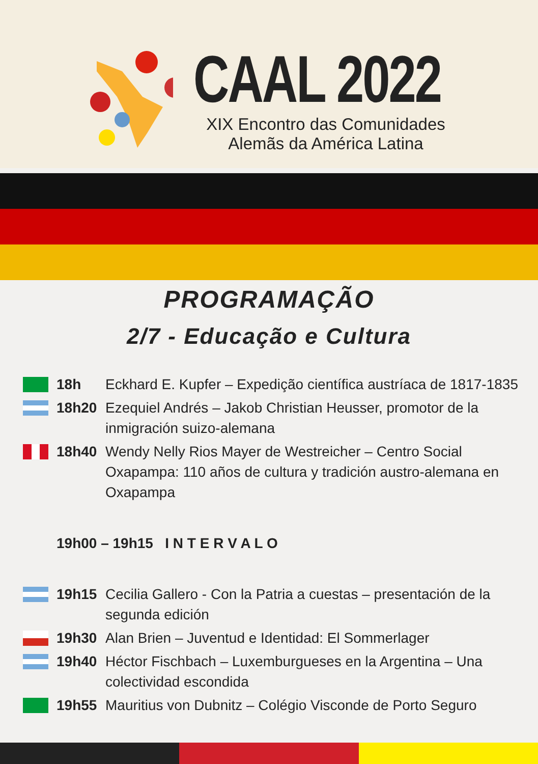CAAL 2022
XIX Encontro das Comunidades Alemãs da América Latina
PROGRAMAÇÃO
2/7 - Educação e Cultura
18h Eckhard E. Kupfer – Expedição científica austríaca de 1817-1835
18h20 Ezequiel Andrés – Jakob Christian Heusser, promotor de la inmigración suizo-alemana
18h40 Wendy Nelly Rios Mayer de Westreicher – Centro Social Oxapampa: 110 años de cultura y tradición austro-alemana en Oxapampa
19h00 – 19h15 I N T E R V A L O
19h15 Cecilia Gallero - Con la Patria a cuestas – presentación de la segunda edición
19h30 Alan Brien – Juventud e Identidad: El Sommerlager
19h40 Héctor Fischbach – Luxemburgueses en la Argentina – Una colectividad escondida
19h55 Mauritius von Dubnitz – Colégio Visconde de Porto Seguro